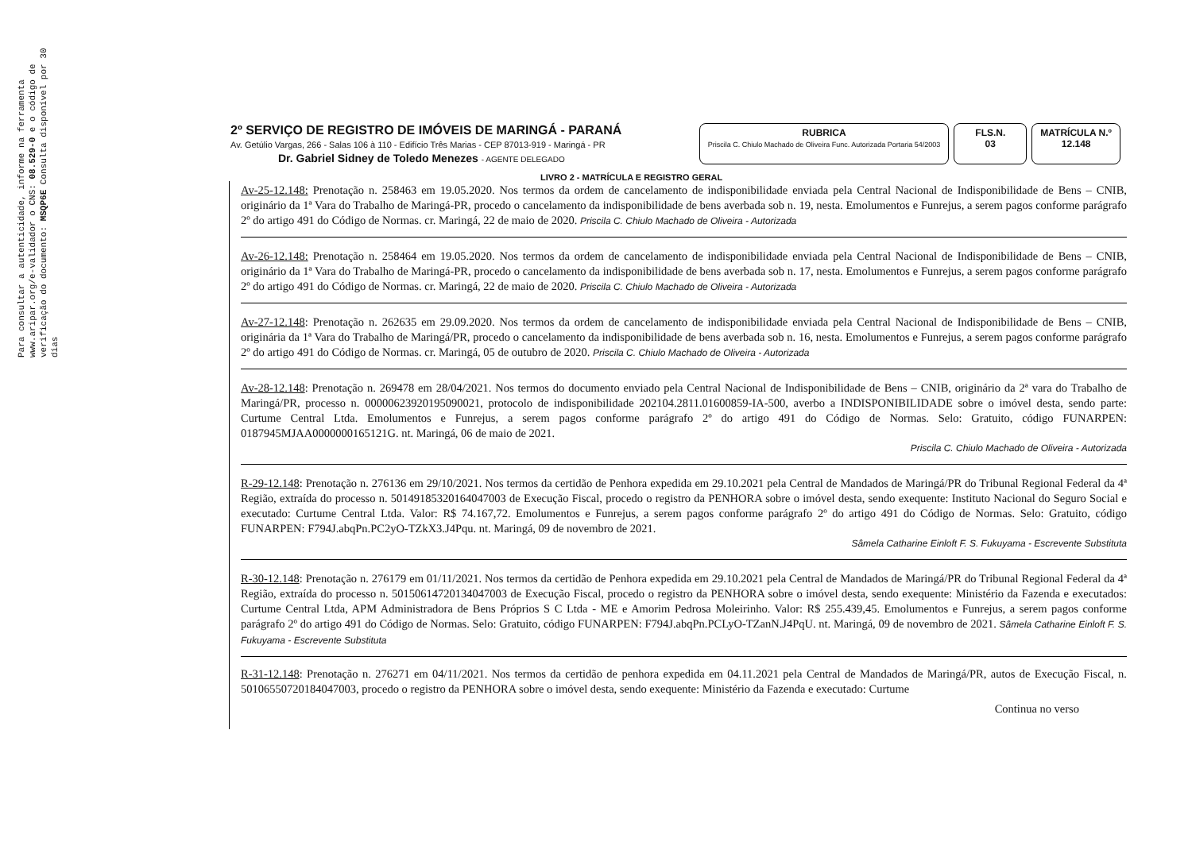Para consultar a autenticidade, informe na ferramenta www.aripar.org/e-validador o CNS: 08.529-0 e o código de verificação do documento: MSQP6E Consulta disponível por 30 dias
2º SERVIÇO DE REGISTRO DE IMÓVEIS DE MARINGÁ - PARANÁ
Av. Getúlio Vargas, 266 - Salas 106 à 110 - Edifício Três Marias - CEP 87013-919 - Maringá - PR
Dr. Gabriel Sidney de Toledo Menezes - AGENTE DELEGADO
RUBRICA
Priscila C. Chiulo Machado de Oliveira Func. Autorizada Portaria 54/2003
FLS.N.
03
MATRÍCULA N.º
12.148
LIVRO 2 - MATRÍCULA E REGISTRO GERAL
Av-25-12.148: Prenotação n. 258463 em 19.05.2020. Nos termos da ordem de cancelamento de indisponibilidade enviada pela Central Nacional de Indisponibilidade de Bens – CNIB, originário da 1ª Vara do Trabalho de Maringá-PR, procedo o cancelamento da indisponibilidade de bens averbada sob n. 19, nesta. Emolumentos e Funrejus, a serem pagos conforme parágrafo 2º do artigo 491 do Código de Normas. cr. Maringá, 22 de maio de 2020. Priscila C. Chiulo Machado de Oliveira - Autorizada
Av-26-12.148: Prenotação n. 258464 em 19.05.2020. Nos termos da ordem de cancelamento de indisponibilidade enviada pela Central Nacional de Indisponibilidade de Bens – CNIB, originário da 1ª Vara do Trabalho de Maringá-PR, procedo o cancelamento da indisponibilidade de bens averbada sob n. 17, nesta. Emolumentos e Funrejus, a serem pagos conforme parágrafo 2º do artigo 491 do Código de Normas. cr. Maringá, 22 de maio de 2020. Priscila C. Chiulo Machado de Oliveira - Autorizada
Av-27-12.148: Prenotação n. 262635 em 29.09.2020. Nos termos da ordem de cancelamento de indisponibilidade enviada pela Central Nacional de Indisponibilidade de Bens – CNIB, originária da 1ª Vara do Trabalho de Maringá/PR, procedo o cancelamento da indisponibilidade de bens averbada sob n. 16, nesta. Emolumentos e Funrejus, a serem pagos conforme parágrafo 2º do artigo 491 do Código de Normas. cr. Maringá, 05 de outubro de 2020. Priscila C. Chiulo Machado de Oliveira - Autorizada
Av-28-12.148: Prenotação n. 269478 em 28/04/2021. Nos termos do documento enviado pela Central Nacional de Indisponibilidade de Bens – CNIB, originário da 2ª vara do Trabalho de Maringá/PR, processo n. 00000623920195090021, protocolo de indisponibilidade 202104.2811.01600859-IA-500, averbo a INDISPONIBILIDADE sobre o imóvel desta, sendo parte: Curtume Central Ltda. Emolumentos e Funrejus, a serem pagos conforme parágrafo 2º do artigo 491 do Código de Normas. Selo: Gratuito, código FUNARPEN: 0187945MJAA0000000165121G. nt. Maringá, 06 de maio de 2021.
Priscila C. Chiulo Machado de Oliveira - Autorizada
R-29-12.148: Prenotação n. 276136 em 29/10/2021. Nos termos da certidão de Penhora expedida em 29.10.2021 pela Central de Mandados de Maringá/PR do Tribunal Regional Federal da 4ª Região, extraída do processo n. 50149185320164047003 de Execução Fiscal, procedo o registro da PENHORA sobre o imóvel desta, sendo exequente: Instituto Nacional do Seguro Social e executado: Curtume Central Ltda. Valor: R$ 74.167,72. Emolumentos e Funrejus, a serem pagos conforme parágrafo 2º do artigo 491 do Código de Normas. Selo: Gratuito, código FUNARPEN: F794J.abqPn.PC2yO-TZkX3.J4Pqu. nt. Maringá, 09 de novembro de 2021.
Sâmela Catharine Einloft F. S. Fukuyama - Escrevente Substituta
R-30-12.148: Prenotação n. 276179 em 01/11/2021. Nos termos da certidão de Penhora expedida em 29.10.2021 pela Central de Mandados de Maringá/PR do Tribunal Regional Federal da 4ª Região, extraída do processo n. 50150614720134047003 de Execução Fiscal, procedo o registro da PENHORA sobre o imóvel desta, sendo exequente: Ministério da Fazenda e executados: Curtume Central Ltda, APM Administradora de Bens Próprios S C Ltda - ME e Amorim Pedrosa Moleirinho. Valor: R$ 255.439,45. Emolumentos e Funrejus, a serem pagos conforme parágrafo 2º do artigo 491 do Código de Normas. Selo: Gratuito, código FUNARPEN: F794J.abqPn.PCLyO-TZanN.J4PqU. nt. Maringá, 09 de novembro de 2021. Sâmela Catharine Einloft F. S. Fukuyama - Escrevente Substituta
R-31-12.148: Prenotação n. 276271 em 04/11/2021. Nos termos da certidão de penhora expedida em 04.11.2021 pela Central de Mandados de Maringá/PR, autos de Execução Fiscal, n. 50106550720184047003, procedo o registro da PENHORA sobre o imóvel desta, sendo exequente: Ministério da Fazenda e executado: Curtume
Continua no verso